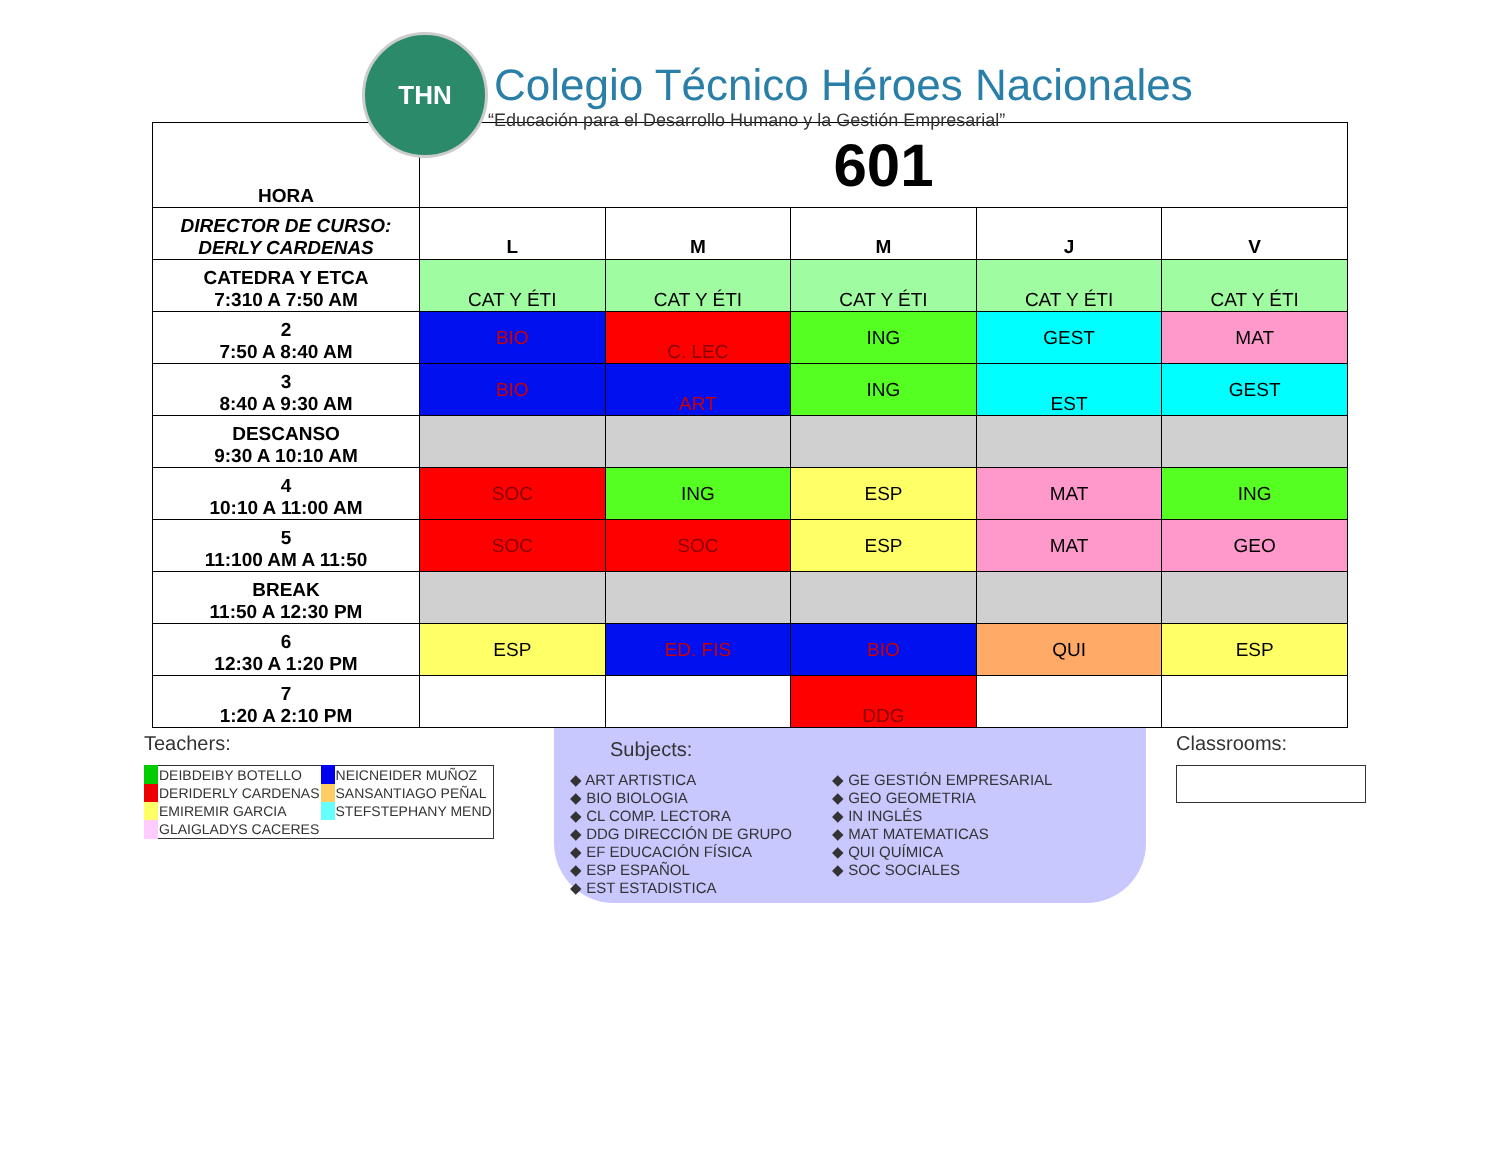THN
Colegio Técnico Héroes Nacionales
“Educación para el Desarrollo Humano y la Gestión Empresarial”
| HORA | 601 | | | | |
| DIRECTOR DE CURSO: DERLY CARDENAS | L | M | M | J | V |
| CATEDRA Y ETCA 7:310 A 7:50 AM | CAT Y ÉTI | CAT Y ÉTI | CAT Y ÉTI | CAT Y ÉTI | CAT Y ÉTI |
| 2 7:50 A 8:40 AM | BIO | C. LEC | ING | GEST | MAT |
| 3 8:40 A 9:30 AM | BIO | ART | ING | EST | GEST |
| DESCANSO 9:30 A 10:10 AM | | | | | |
| 4 10:10 A 11:00 AM | SOC | ING | ESP | MAT | ING |
| 5 11:100 AM A 11:50 | SOC | SOC | ESP | MAT | GEO |
| BREAK 11:50 A 12:30 PM | | | | | |
| 6 12:30 A 1:20 PM | ESP | ED. FIS | BIO | QUI | ESP |
| 7 1:20 A 2:10 PM | | | DDG | | |
Teachers:
| DEIBDEIBY BOTELLO | NEICNEIDER MUÑOZ |
| DERIDERLY CARDENAS | SANSANTIAGO PEÑAL |
| EMIREMIR GARCIA | STEFSTEPHANY MEND |
| GLAIGLADYS CACERES | |
Subjects:
◆ ART ARTISTICA
◆ BIO BIOLOGIA
◆ CL COMP. LECTORA
◆ DDG DIRECCIÓN DE GRUPO
◆ EF EDUCACIÓN FÍSICA
◆ ESP ESPAÑOL
◆ EST ESTADISTICA
◆ GE GESTIÓN EMPRESARIAL
◆ GEO GEOMETRIA
◆ IN INGLÉS
◆ MAT MATEMATICAS
◆ QUI QUÍMICA
◆ SOC SOCIALES
Classrooms: